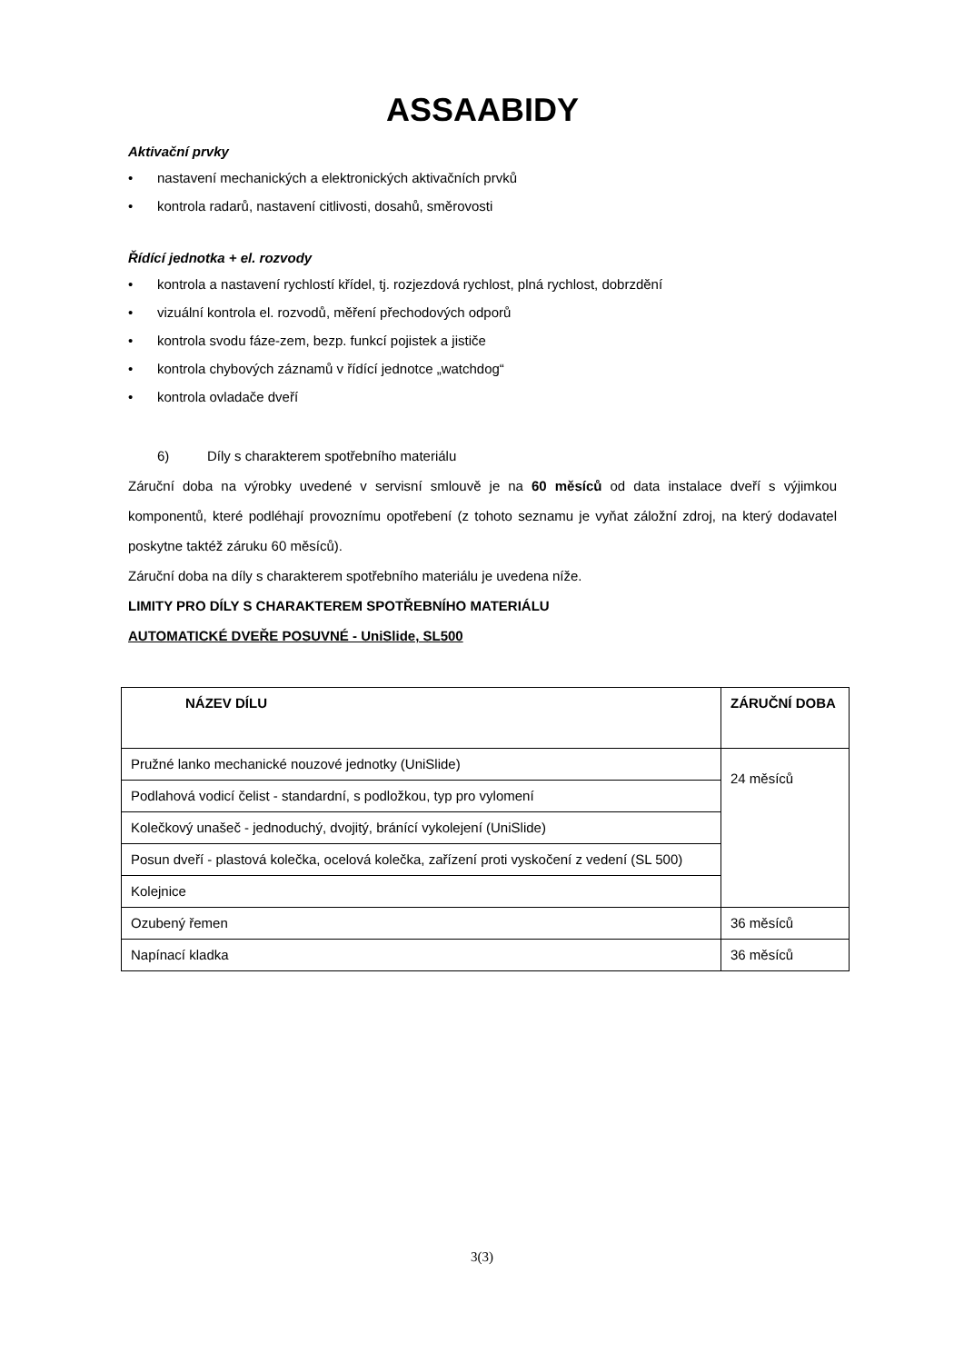ASSAABIDY
Aktivační prvky
• nastavení mechanických a elektronických aktivačních prvků
• kontrola radarů, nastavení citlivosti, dosahů, směrovosti
Řídící jednotka + el. rozvody
• kontrola a nastavení rychlostí křídel, tj. rozjezdová rychlost, plná rychlost, dobrzdění
• vizuální kontrola el. rozvodů, měření přechodových odporů
• kontrola svodu fáze-zem, bezp. funkcí pojistek a jističe
• kontrola chybových záznamů v řídící jednotce „watchdog“
• kontrola ovladače dveří
6) Díly s charakterem spotřebního materiálu
Záruční doba na výrobky uvedené v servisní smlouvě je na 60 měsíců od data instalace dveří s výjimkou komponentů, které podléhají provoznímu opotřebení (z tohoto seznamu je vyňat záložní zdroj, na který dodavatel poskytne taktéž záruku 60 měsíců).
Záruční doba na díly s charakterem spotřebního materiálu je uvedena níže.
LIMITY PRO DÍLY S CHARAKTEREM SPOTŘEBNÍHO MATERIÁLU
AUTOMATICKÉ DVEŘE POSUVNÉ - UniSlide, SL500
| NÁZEV DÍLU | ZÁRUČNÍ DOBA |
| --- | --- |
| Pružné lanko mechanické nouzové jednotky (UniSlide) | 24 měsíců |
| Podlahová vodicí čelist - standardní, s podložkou, typ pro vylomení | |
| Kolečkový unašeč - jednoduchý, dvojitý, bránící vykolejení (UniSlide) | |
| Posun dveří - plastová kolečka, ocelová kolečka, zařízení proti vyskočení z vedení (SL 500) | |
| Kolejnice | |
| Ozubený řemen | 36 měsíců |
| Napínací kladka | 36 měsíců |
3(3)